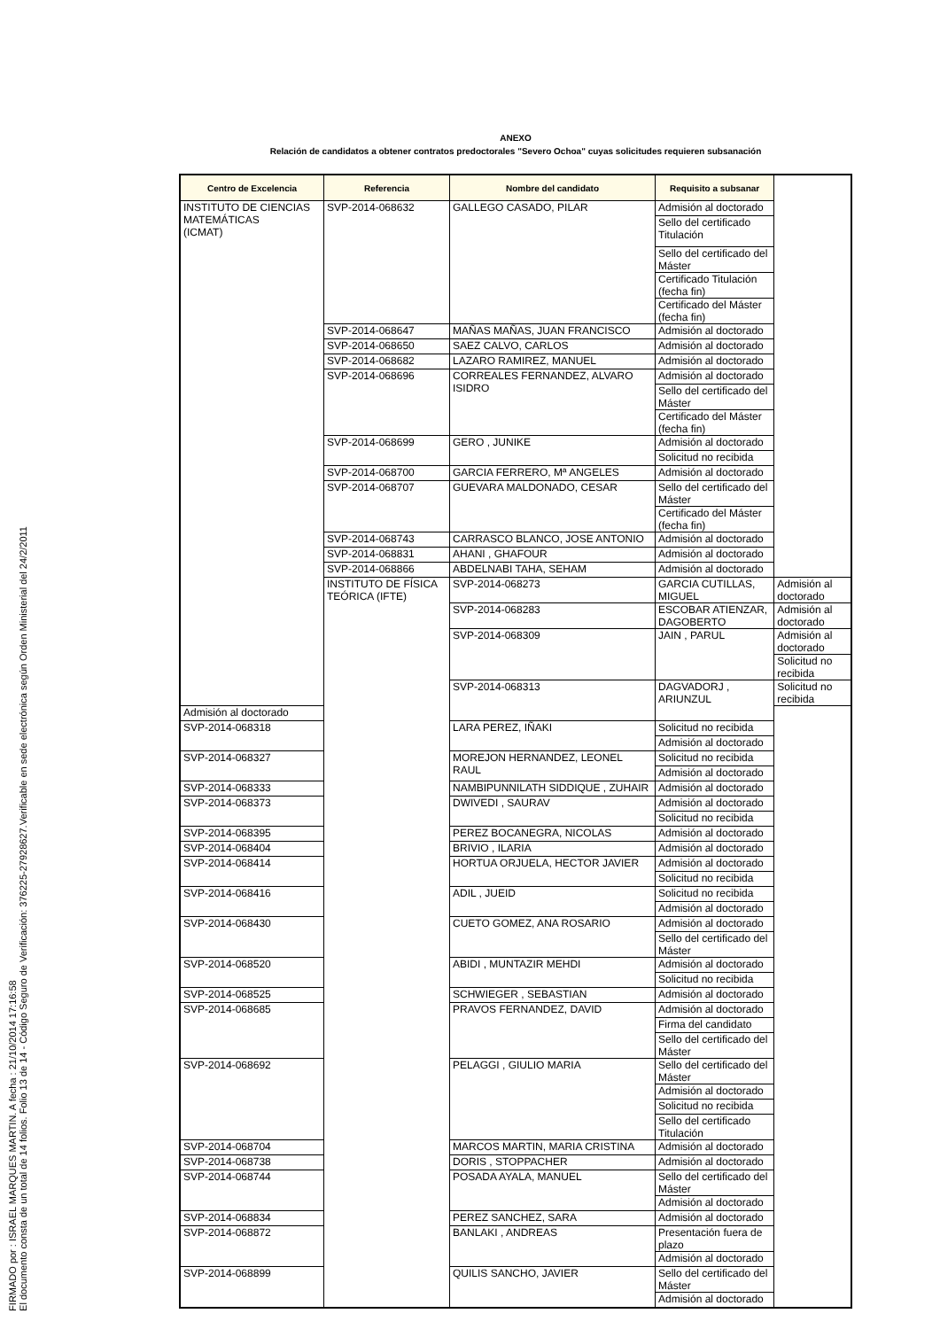FIRMADO por : ISRAEL MARQUES MARTIN. A fecha : 21/10/2014 17:16:58
El documento consta de un total de 14 folios. Folio 13 de 14 - Código Seguro de Verificación: 376225-27928627.Verificable en sede electrónica según Orden Ministerial del 24/2/2011
ANEXO
Relación de candidatos a obtener contratos predoctorales "Severo Ochoa" cuyas solicitudes requieren subsanación
| Centro de Excelencia | Referencia | Nombre del candidato | Requisito a subsanar | |
| --- | --- | --- | --- | --- |
| INSTITUTO DE CIENCIAS MATEMÁTICAS (ICMAT) | SVP-2014-068632 | GALLEGO CASADO, PILAR | Admisión al doctorado | |
| | | | Sello del certificado Titulación | |
| | | | Sello del certificado del Máster | |
| | | | Certificado Titulación (fecha fin) | |
| | | | Certificado del Máster (fecha fin) | |
| | SVP-2014-068647 | MAÑAS MAÑAS, JUAN FRANCISCO | Admisión al doctorado | |
| | SVP-2014-068650 | SAEZ CALVO, CARLOS | Admisión al doctorado | |
| | SVP-2014-068682 | LAZARO RAMIREZ, MANUEL | Admisión al doctorado | |
| | SVP-2014-068696 | CORREALES FERNANDEZ, ALVARO ISIDRO | Admisión al doctorado | |
| | | | Sello del certificado del Máster | |
| | | | Certificado del Máster (fecha fin) | |
| | SVP-2014-068699 | GERO , JUNIKE | Admisión al doctorado | |
| | | | Solicitud no recibida | |
| | SVP-2014-068700 | GARCIA FERRERO, Mª ANGELES | Admisión al doctorado | |
| | SVP-2014-068707 | GUEVARA MALDONADO, CESAR | Sello del certificado del Máster | |
| | | | Certificado del Máster (fecha fin) | |
| | SVP-2014-068743 | CARRASCO BLANCO, JOSE ANTONIO | Admisión al doctorado | |
| | SVP-2014-068831 | AHANI , GHAFOUR | Admisión al doctorado | |
| | SVP-2014-068866 | ABDELNABI TAHA, SEHAM | Admisión al doctorado | |
| | INSTITUTO DE FÍSICA TEÓRICA (IFTE) | SVP-2014-068273 | GARCIA CUTILLAS, MIGUEL | Admisión al doctorado |
| | | SVP-2014-068283 | ESCOBAR ATIENZAR, DAGOBERTO | Admisión al doctorado |
| | | SVP-2014-068309 | JAIN , PARUL | Admisión al doctorado |
| | | | | Solicitud no recibida |
| | | SVP-2014-068313 | DAGVADORJ , ARIUNZUL | Solicitud no recibida |
| Admisión al doctorado | | | | |
| SVP-2014-068318 | | LARA PEREZ, IÑAKI | Solicitud no recibida | |
| | | | Admisión al doctorado | |
| SVP-2014-068327 | | MOREJON HERNANDEZ, LEONEL RAUL | Solicitud no recibida | |
| | | | Admisión al doctorado | |
| SVP-2014-068333 | | NAMBIPUNNILATH SIDDIQUE , ZUHAIR | Admisión al doctorado | |
| SVP-2014-068373 | | DWIVEDI , SAURAV | Admisión al doctorado | |
| | | | Solicitud no recibida | |
| SVP-2014-068395 | | PEREZ BOCANEGRA, NICOLAS | Admisión al doctorado | |
| SVP-2014-068404 | | BRIVIO , ILARIA | Admisión al doctorado | |
| SVP-2014-068414 | | HORTUA ORJUELA, HECTOR JAVIER | Admisión al doctorado | |
| | | | Solicitud no recibida | |
| SVP-2014-068416 | | ADIL , JUEID | Solicitud no recibida | |
| | | | Admisión al doctorado | |
| SVP-2014-068430 | | CUETO GOMEZ, ANA ROSARIO | Admisión al doctorado | |
| | | | Sello del certificado del Máster | |
| SVP-2014-068520 | | ABIDI , MUNTAZIR MEHDI | Admisión al doctorado | |
| | | | Solicitud no recibida | |
| SVP-2014-068525 | | SCHWIEGER , SEBASTIAN | Admisión al doctorado | |
| SVP-2014-068685 | | PRAVOS FERNANDEZ, DAVID | Admisión al doctorado | |
| | | | Firma del candidato | |
| | | | Sello del certificado del Máster | |
| SVP-2014-068692 | | PELAGGI , GIULIO MARIA | Sello del certificado del Máster | |
| | | | Admisión al doctorado | |
| | | | Solicitud no recibida | |
| | | | Sello del certificado Titulación | |
| SVP-2014-068704 | | MARCOS MARTIN, MARIA CRISTINA | Admisión al doctorado | |
| SVP-2014-068738 | | DORIS , STOPPACHER | Admisión al doctorado | |
| SVP-2014-068744 | | POSADA AYALA, MANUEL | Sello del certificado del Máster | |
| | | | Admisión al doctorado | |
| SVP-2014-068834 | | PEREZ SANCHEZ, SARA | Admisión al doctorado | |
| SVP-2014-068872 | | BANLAKI , ANDREAS | Presentación fuera de plazo | |
| | | | Admisión al doctorado | |
| SVP-2014-068899 | | QUILIS SANCHO, JAVIER | Sello del certificado del Máster | |
| | | | Admisión al doctorado | |